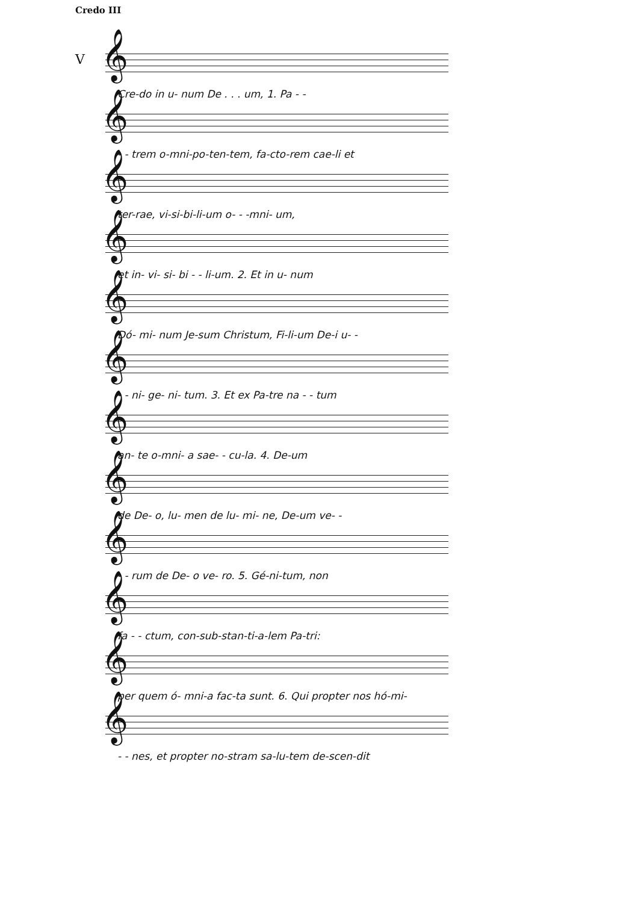Credo III
V 𝄞
Cre-do in u- num De . . . um, 1. Pa - -
𝄞
- - trem o-mni-po-ten-tem, fa-cto-rem cae-li et
𝄞
ter-rae, vi-si-bi-li-um o- - -mni- um,
𝄞
et in- vi- si- bi - - li-um. 2. Et in u- num
𝄞
Dó- mi- num Je-sum Christum, Fi-li-um De-i u- -
𝄞
- - ni- ge- ni- tum. 3. Et ex Pa-tre na - - tum
𝄞
an- te o-mni- a sae- - cu-la. 4. De-um
𝄞
de De- o, lu- men de lu- mi- ne, De-um ve- -
𝄞
- - rum de De- o ve- ro. 5. Gé-ni-tum, non
𝄞
fa - - ctum, con-sub-stan-ti-a-lem Pa-tri:
𝄞
per quem ó- mni-a fac-ta sunt. 6. Qui propter nos hó-mi-
𝄞
- - nes, et propter no-stram sa-lu-tem de-scen-dit